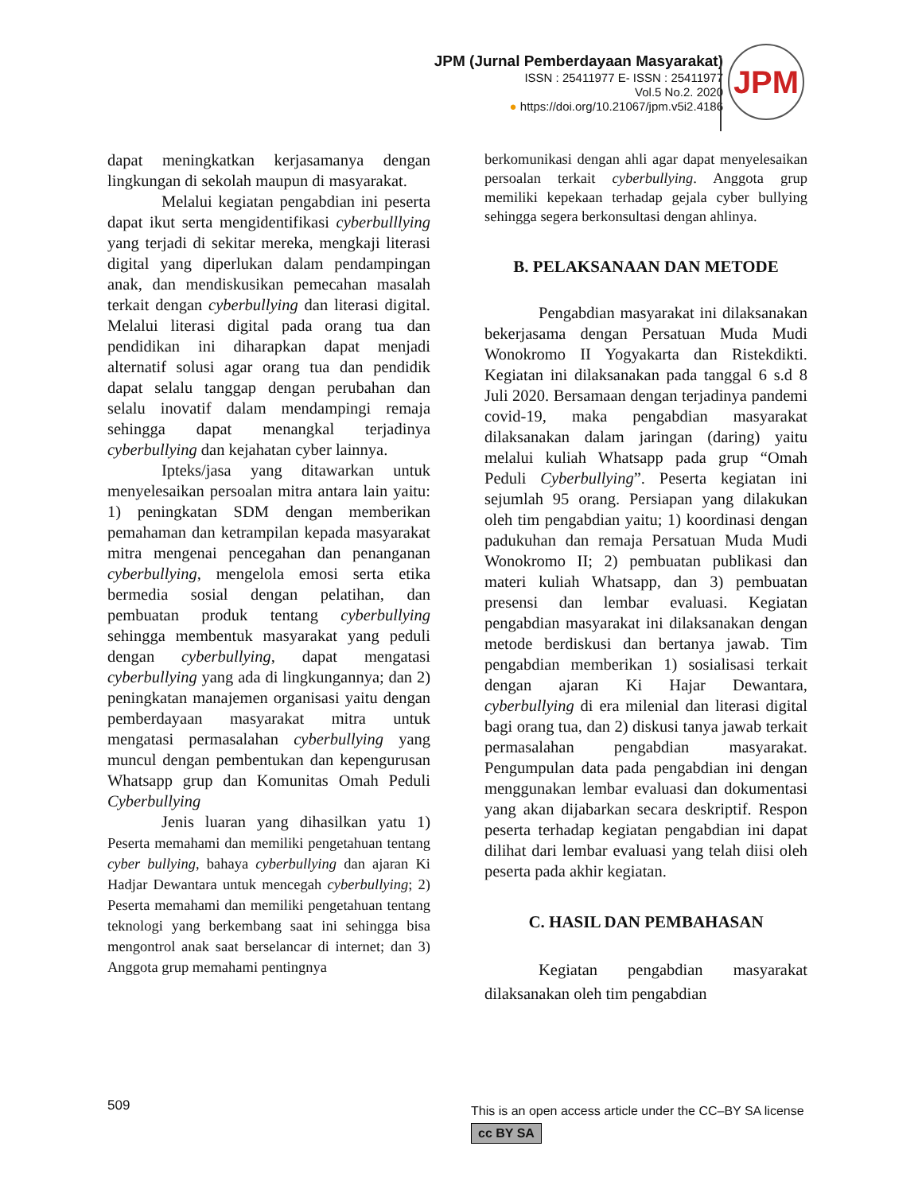JPM (Jurnal Pemberdayaan Masyarakat)
ISSN : 25411977 E- ISSN : 25411977
Vol.5 No.2. 2020
● https://doi.org/10.21067/jpm.v5i2.4186
JPM
dapat meningkatkan kerjasamanya dengan lingkungan di sekolah maupun di masyarakat.
Melalui kegiatan pengabdian ini peserta dapat ikut serta mengidentifikasi cyberbulllying yang terjadi di sekitar mereka, mengkaji literasi digital yang diperlukan dalam pendampingan anak, dan mendiskusikan pemecahan masalah terkait dengan cyberbullying dan literasi digital. Melalui literasi digital pada orang tua dan pendidikan ini diharapkan dapat menjadi alternatif solusi agar orang tua dan pendidik dapat selalu tanggap dengan perubahan dan selalu inovatif dalam mendampingi remaja sehingga dapat menangkal terjadinya cyberbullying dan kejahatan cyber lainnya.
Ipteks/jasa yang ditawarkan untuk menyelesaikan persoalan mitra antara lain yaitu: 1) peningkatan SDM dengan memberikan pemahaman dan ketrampilan kepada masyarakat mitra mengenai pencegahan dan penanganan cyberbullying, mengelola emosi serta etika bermedia sosial dengan pelatihan, dan pembuatan produk tentang cyberbullying sehingga membentuk masyarakat yang peduli dengan cyberbullying, dapat mengatasi cyberbullying yang ada di lingkungannya; dan 2) peningkatan manajemen organisasi yaitu dengan pemberdayaan masyarakat mitra untuk mengatasi permasalahan cyberbullying yang muncul dengan pembentukan dan kepengurusan Whatsapp grup dan Komunitas Omah Peduli Cyberbullying
Jenis luaran yang dihasilkan yatu 1) Peserta memahami dan memiliki pengetahuan tentang cyber bullying, bahaya cyberbullying dan ajaran Ki Hadjar Dewantara untuk mencegah cyberbullying; 2) Peserta memahami dan memiliki pengetahuan tentang teknologi yang berkembang saat ini sehingga bisa mengontrol anak saat berselancar di internet; dan 3) Anggota grup memahami pentingnya
berkomunikasi dengan ahli agar dapat menyelesaikan persoalan terkait cyberbullying. Anggota grup memiliki kepekaan terhadap gejala cyber bullying sehingga segera berkonsultasi dengan ahlinya.
B. PELAKSANAAN DAN METODE
Pengabdian masyarakat ini dilaksanakan bekerjasama dengan Persatuan Muda Mudi Wonokromo II Yogyakarta dan Ristekdikti. Kegiatan ini dilaksanakan pada tanggal 6 s.d 8 Juli 2020. Bersamaan dengan terjadinya pandemi covid-19, maka pengabdian masyarakat dilaksanakan dalam jaringan (daring) yaitu melalui kuliah Whatsapp pada grup “Omah Peduli Cyberbullying”. Peserta kegiatan ini sejumlah 95 orang. Persiapan yang dilakukan oleh tim pengabdian yaitu; 1) koordinasi dengan padukuhan dan remaja Persatuan Muda Mudi Wonokromo II; 2) pembuatan publikasi dan materi kuliah Whatsapp, dan 3) pembuatan presensi dan lembar evaluasi. Kegiatan pengabdian masyarakat ini dilaksanakan dengan metode berdiskusi dan bertanya jawab. Tim pengabdian memberikan 1) sosialisasi terkait dengan ajaran Ki Hajar Dewantara, cyberbullying di era milenial dan literasi digital bagi orang tua, dan 2) diskusi tanya jawab terkait permasalahan pengabdian masyarakat. Pengumpulan data pada pengabdian ini dengan menggunakan lembar evaluasi dan dokumentasi yang akan dijabarkan secara deskriptif. Respon peserta terhadap kegiatan pengabdian ini dapat dilihat dari lembar evaluasi yang telah diisi oleh peserta pada akhir kegiatan.
C. HASIL DAN PEMBAHASAN
Kegiatan pengabdian masyarakat dilaksanakan oleh tim pengabdian
509
This is an open access article under the CC–BY SA license
cc BY SA